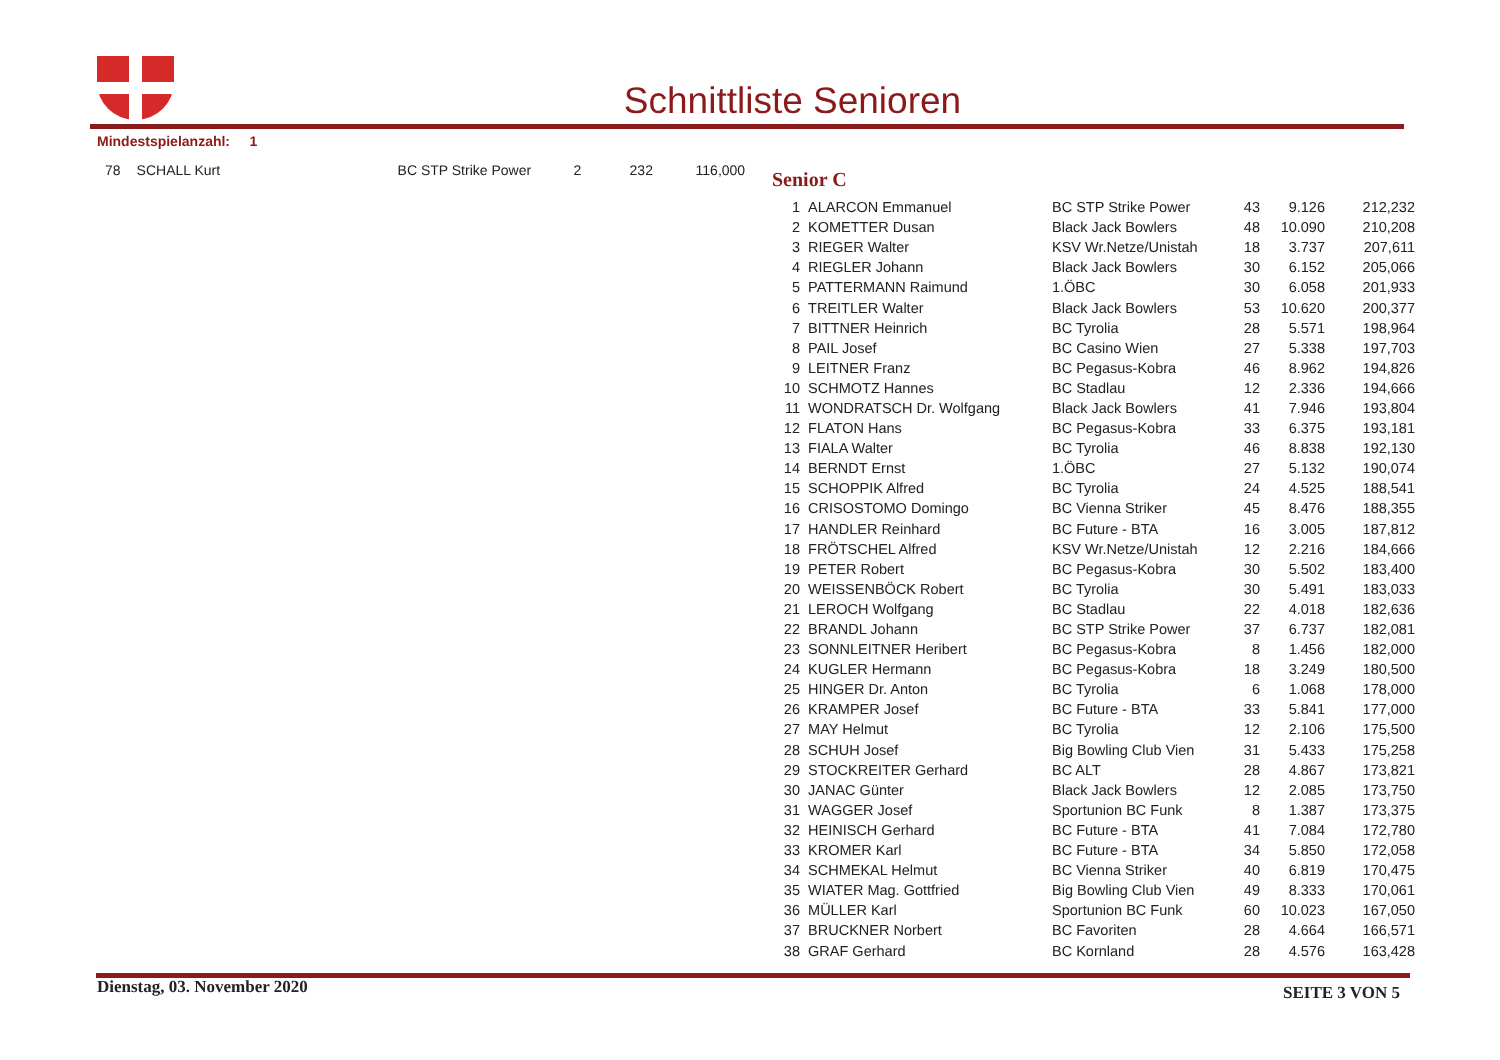Schnittliste Senioren
Mindestspielanzahl: 1
| 78 | SCHALL Kurt | BC STP Strike Power | 2 | 232 | 116,000 |
Senior C
| 1 | ALARCON Emmanuel | BC STP Strike Power | 43 | 9.126 | 212,232 |
| 2 | KOMETTER Dusan | Black Jack Bowlers | 48 | 10.090 | 210,208 |
| 3 | RIEGER Walter | KSV Wr.Netze/Unistah | 18 | 3.737 | 207,611 |
| 4 | RIEGLER Johann | Black Jack Bowlers | 30 | 6.152 | 205,066 |
| 5 | PATTERMANN Raimund | 1.ÖBC | 30 | 6.058 | 201,933 |
| 6 | TREITLER Walter | Black Jack Bowlers | 53 | 10.620 | 200,377 |
| 7 | BITTNER Heinrich | BC Tyrolia | 28 | 5.571 | 198,964 |
| 8 | PAIL Josef | BC Casino Wien | 27 | 5.338 | 197,703 |
| 9 | LEITNER Franz | BC Pegasus-Kobra | 46 | 8.962 | 194,826 |
| 10 | SCHMOTZ Hannes | BC Stadlau | 12 | 2.336 | 194,666 |
| 11 | WONDRATSCH Dr. Wolfgang | Black Jack Bowlers | 41 | 7.946 | 193,804 |
| 12 | FLATON Hans | BC Pegasus-Kobra | 33 | 6.375 | 193,181 |
| 13 | FIALA Walter | BC Tyrolia | 46 | 8.838 | 192,130 |
| 14 | BERNDT Ernst | 1.ÖBC | 27 | 5.132 | 190,074 |
| 15 | SCHOPPIK Alfred | BC Tyrolia | 24 | 4.525 | 188,541 |
| 16 | CRISOSTOMO Domingo | BC Vienna Striker | 45 | 8.476 | 188,355 |
| 17 | HANDLER Reinhard | BC Future - BTA | 16 | 3.005 | 187,812 |
| 18 | FRÖTSCHEL Alfred | KSV Wr.Netze/Unistah | 12 | 2.216 | 184,666 |
| 19 | PETER Robert | BC Pegasus-Kobra | 30 | 5.502 | 183,400 |
| 20 | WEISSENBÖCK Robert | BC Tyrolia | 30 | 5.491 | 183,033 |
| 21 | LEROCH Wolfgang | BC Stadlau | 22 | 4.018 | 182,636 |
| 22 | BRANDL Johann | BC STP Strike Power | 37 | 6.737 | 182,081 |
| 23 | SONNLEITNER Heribert | BC Pegasus-Kobra | 8 | 1.456 | 182,000 |
| 24 | KUGLER Hermann | BC Pegasus-Kobra | 18 | 3.249 | 180,500 |
| 25 | HINGER Dr. Anton | BC Tyrolia | 6 | 1.068 | 178,000 |
| 26 | KRAMPER Josef | BC Future - BTA | 33 | 5.841 | 177,000 |
| 27 | MAY Helmut | BC Tyrolia | 12 | 2.106 | 175,500 |
| 28 | SCHUH Josef | Big Bowling Club Vien | 31 | 5.433 | 175,258 |
| 29 | STOCKREITER Gerhard | BC ALT | 28 | 4.867 | 173,821 |
| 30 | JANAC Günter | Black Jack Bowlers | 12 | 2.085 | 173,750 |
| 31 | WAGGER Josef | Sportunion BC Funk | 8 | 1.387 | 173,375 |
| 32 | HEINISCH Gerhard | BC Future - BTA | 41 | 7.084 | 172,780 |
| 33 | KROMER Karl | BC Future - BTA | 34 | 5.850 | 172,058 |
| 34 | SCHMEKAL Helmut | BC Vienna Striker | 40 | 6.819 | 170,475 |
| 35 | WIATER Mag. Gottfried | Big Bowling Club Vien | 49 | 8.333 | 170,061 |
| 36 | MÜLLER Karl | Sportunion BC Funk | 60 | 10.023 | 167,050 |
| 37 | BRUCKNER Norbert | BC Favoriten | 28 | 4.664 | 166,571 |
| 38 | GRAF Gerhard | BC Kornland | 28 | 4.576 | 163,428 |
Dienstag, 03. November 2020 SEITE 3 VON 5